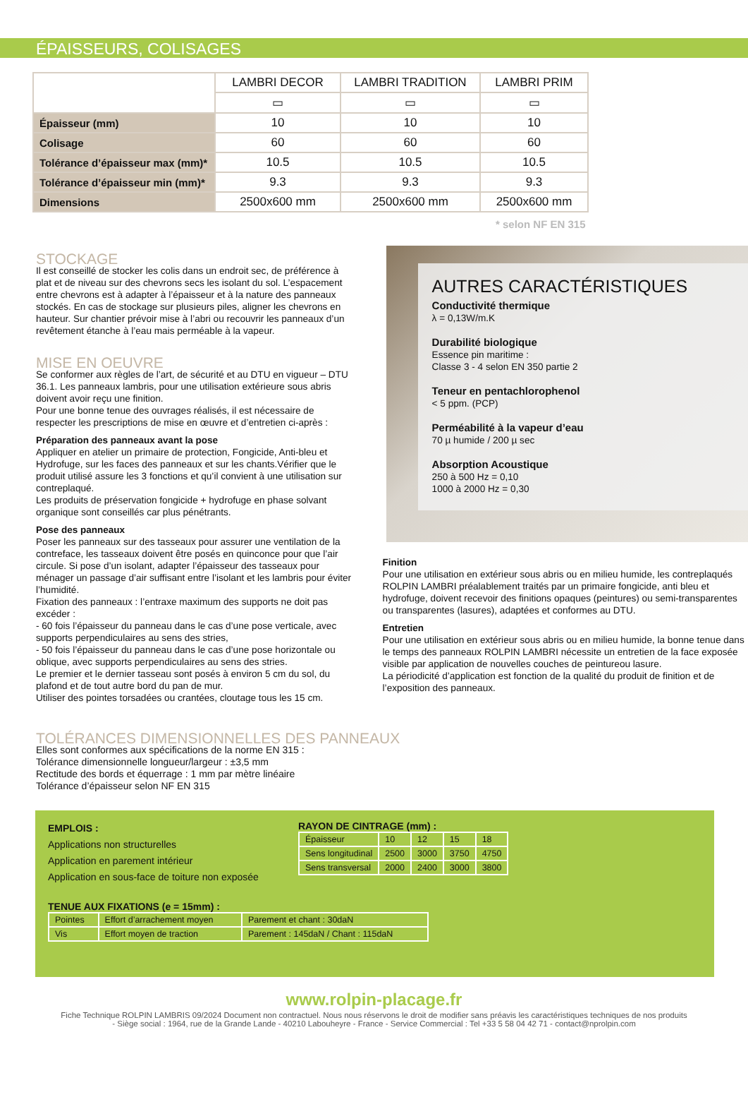ÉPAISSEURS, COLISAGES
| | LAMBRI DECOR | LAMBRI TRADITION | LAMBRI PRIM |
| --- | --- | --- | --- |
| | ▭ | ▭ | ▭ |
| Épaisseur (mm) | 10 | 10 | 10 |
| Colisage | 60 | 60 | 60 |
| Tolérance d’épaisseur max (mm)* | 10.5 | 10.5 | 10.5 |
| Tolérance d’épaisseur min (mm)* | 9.3 | 9.3 | 9.3 |
| Dimensions | 2500x600 mm | 2500x600 mm | 2500x600 mm |
* selon NF EN 315
STOCKAGE
Il est conseillé de stocker les colis dans un endroit sec, de préférence à plat et de niveau sur des chevrons secs les isolant du sol. L’espacement entre chevrons est à adapter à l’épaisseur et à la nature des panneaux stockés. En cas de stockage sur plusieurs piles, aligner les chevrons en hauteur. Sur chantier prévoir mise à l’abri ou recouvrir les panneaux d’un revêtement étanche à l’eau mais perméable à la vapeur.
MISE EN OEUVRE
Se conformer aux règles de l’art, de sécurité et au DTU en vigueur – DTU 36.1. Les panneaux lambris, pour une utilisation extérieure sous abris doivent avoir reçu une finition.
Pour une bonne tenue des ouvrages réalisés, il est nécessaire de respecter les prescriptions de mise en œuvre et d’entretien ci-après :
Préparation des panneaux avant la pose
Appliquer en atelier un primaire de protection, Fongicide, Anti-bleu et Hydrofuge, sur les faces des panneaux et sur les chants.Vérifier que le produit utilisé assure les 3 fonctions et qu’il convient à une utilisation sur contreplaqué.
Les produits de préservation fongicide + hydrofuge en phase solvant organique sont conseillés car plus pénétrants.
Pose des panneaux
Poser les panneaux sur des tasseaux pour assurer une ventilation de la contreface, les tasseaux doivent être posés en quinconce pour que l’air circule. Si pose d’un isolant, adapter l’épaisseur des tasseaux pour ménager un passage d’air suffisant entre l’isolant et les lambris pour éviter l’humidité.
Fixation des panneaux : l’entraxe maximum des supports ne doit pas excéder :
- 60 fois l’épaisseur du panneau dans le cas d’une pose verticale, avec supports perpendiculaires au sens des stries,
- 50 fois l’épaisseur du panneau dans le cas d’une pose horizontale ou oblique, avec supports perpendiculaires au sens des stries.
Le premier et le dernier tasseau sont posés à environ 5 cm du sol, du plafond et de tout autre bord du pan de mur.
Utiliser des pointes torsadées ou crantées, cloutage tous les 15 cm.
AUTRES CARACTÉRISTIQUES
Conductivité thermique
λ = 0,13W/m.K
Durabilité biologique
Essence pin maritime :
Classe 3 - 4 selon EN 350 partie 2
Teneur en pentachlorophenol
< 5 ppm. (PCP)
Perméabilité à la vapeur d’eau
70 µ humide / 200 µ sec
Absorption Acoustique
250 à 500 Hz = 0,10
1000 à 2000 Hz = 0,30
Finition
Pour une utilisation en extérieur sous abris ou en milieu humide, les contreplaqués ROLPIN LAMBRI préalablement traités par un primaire fongicide, anti bleu et hydrofuge, doivent recevoir des finitions opaques (peintures) ou semi-transparentes ou transparentes (lasures), adaptées et conformes au DTU.
Entretien
Pour une utilisation en extérieur sous abris ou en milieu humide, la bonne tenue dans le temps des panneaux ROLPIN LAMBRI nécessite un entretien de la face exposée visible par application de nouvelles couches de peintureou lasure.
La périodicité d’application est fonction de la qualité du produit de finition et de l’exposition des panneaux.
TOLÉRANCES DIMENSIONNELLES DES PANNEAUX
Elles sont conformes aux spécifications de la norme EN 315 :
Tolérance dimensionnelle longueur/largeur : ±3,5 mm
Rectitude des bords et équerrage : 1 mm par mètre linéaire
Tolérance d’épaisseur selon NF EN 315
EMPLOIS :
Applications non structurelles
Application en parement intérieur
Application en sous-face de toiture non exposée
RAYON DE CINTRAGE (mm) :
| Épaisseur | 10 | 12 | 15 | 18 |
| Sens longitudinal | 2500 | 3000 | 3750 | 4750 |
| Sens transversal | 2000 | 2400 | 3000 | 3800 |
TENUE AUX FIXATIONS (e = 15mm) :
| Pointes | Effort d’arrachement moyen | Parement et chant : 30daN |
| Vis | Effort moyen de traction | Parement : 145daN / Chant : 115daN |
www.rolpin-placage.fr
Fiche Technique ROLPIN LAMBRIS 09/2024 Document non contractuel. Nous nous réservons le droit de modifier sans préavis les caractéristiques techniques de nos produits
- Siège social : 1964, rue de la Grande Lande - 40210 Labouheyre - France - Service Commercial : Tel +33 5 58 04 42 71 - contact@nprolpin.com